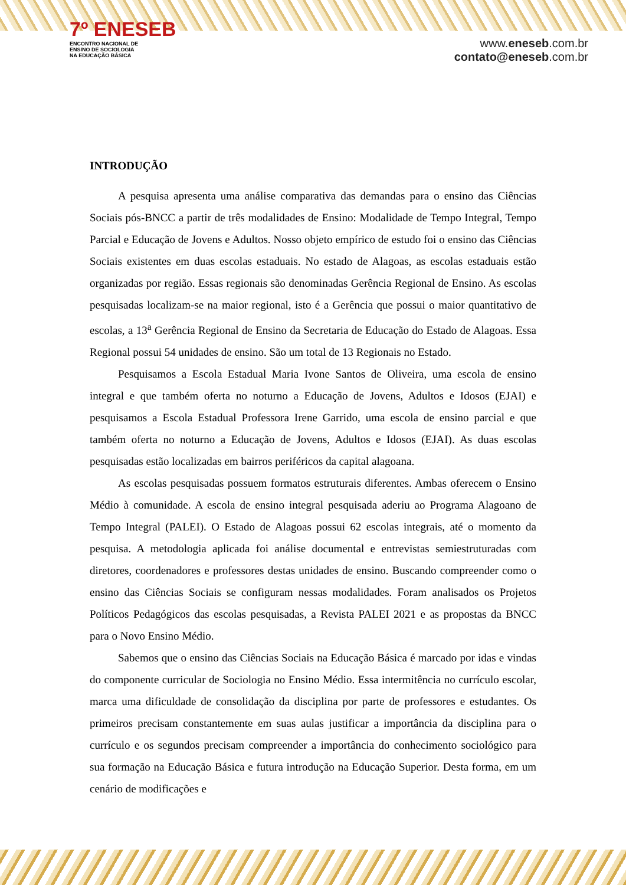7º ENESEB
ENCONTRO NACIONAL DE
ENSINO DE SOCIOLOGIA
NA EDUCAÇÃO BÁSICA
www.eneseb.com.br
contato@eneseb.com.br
INTRODUÇÃO
A pesquisa apresenta uma análise comparativa das demandas para o ensino das Ciências Sociais pós-BNCC a partir de três modalidades de Ensino: Modalidade de Tempo Integral, Tempo Parcial e Educação de Jovens e Adultos. Nosso objeto empírico de estudo foi o ensino das Ciências Sociais existentes em duas escolas estaduais. No estado de Alagoas, as escolas estaduais estão organizadas por região. Essas regionais são denominadas Gerência Regional de Ensino. As escolas pesquisadas localizam-se na maior regional, isto é a Gerência que possui o maior quantitativo de escolas, a 13<sup>a</sup> Gerência Regional de Ensino da Secretaria de Educação do Estado de Alagoas. Essa Regional possui 54 unidades de ensino. São um total de 13 Regionais no Estado.
Pesquisamos a Escola Estadual Maria Ivone Santos de Oliveira, uma escola de ensino integral e que também oferta no noturno a Educação de Jovens, Adultos e Idosos (EJAI) e pesquisamos a Escola Estadual Professora Irene Garrido, uma escola de ensino parcial e que também oferta no noturno a Educação de Jovens, Adultos e Idosos (EJAI). As duas escolas pesquisadas estão localizadas em bairros periféricos da capital alagoana.
As escolas pesquisadas possuem formatos estruturais diferentes. Ambas oferecem o Ensino Médio à comunidade. A escola de ensino integral pesquisada aderiu ao Programa Alagoano de Tempo Integral (PALEI). O Estado de Alagoas possui 62 escolas integrais, até o momento da pesquisa. A metodologia aplicada foi análise documental e entrevistas semiestruturadas com diretores, coordenadores e professores destas unidades de ensino. Buscando compreender como o ensino das Ciências Sociais se configuram nessas modalidades. Foram analisados os Projetos Políticos Pedagógicos das escolas pesquisadas, a Revista PALEI 2021 e as propostas da BNCC para o Novo Ensino Médio.
Sabemos que o ensino das Ciências Sociais na Educação Básica é marcado por idas e vindas do componente curricular de Sociologia no Ensino Médio. Essa intermitência no currículo escolar, marca uma dificuldade de consolidação da disciplina por parte de professores e estudantes. Os primeiros precisam constantemente em suas aulas justificar a importância da disciplina para o currículo e os segundos precisam compreender a importância do conhecimento sociológico para sua formação na Educação Básica e futura introdução na Educação Superior. Desta forma, em um cenário de modificações e